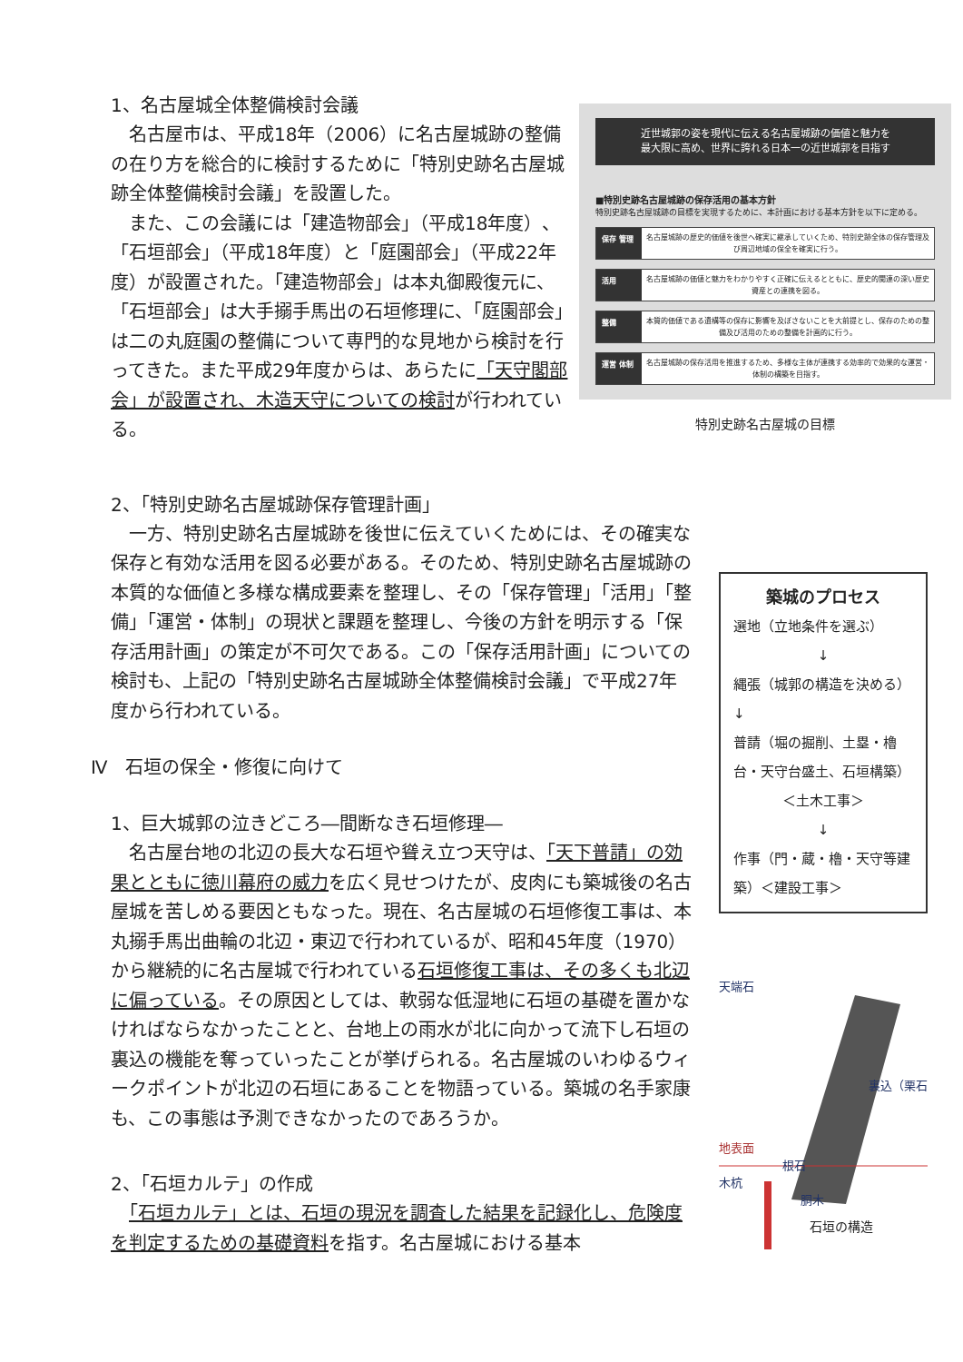1、名古屋城全体整備検討会議
　名古屋市は、平成18年（2006）に名古屋城跡の整備の在り方を総合的に検討するために「特別史跡名古屋城跡全体整備検討会議」を設置した。
　また、この会議には「建造物部会」（平成18年度）、「石垣部会」（平成18年度）と「庭園部会」（平成22年度）が設置された。「建造物部会」は本丸御殿復元に、「石垣部会」は大手搦手馬出の石垣修理に、「庭園部会」は二の丸庭園の整備について専門的な見地から検討を行ってきた。また平成29年度からは、あらたに「天守閣部会」が設置され、木造天守についての検討が行われている。
近世城郭の姿を現代に伝える名古屋城跡の価値と魅力を
最大限に高め、世界に誇れる日本一の近世城郭を目指す
■特別史跡名古屋城跡の保存活用の基本方針
特別史跡名古屋城跡の目標を実現するために、本計画における基本方針を以下に定める。
保存 管理 名古屋城跡の歴史的価値を後世へ確実に継承していくため、特別史跡全体の保存管理及び周辺地域の保全を確実に行う。
活用 名古屋城跡の価値と魅力をわかりやすく正確に伝えるとともに、歴史的関連の深い歴史資産との連携を図る。
整備 本質的価値である遺構等の保存に影響を及ぼさないことを大前提とし、保存のための整備及び活用のための整備を計画的に行う。
運営 体制 名古屋城跡の保存活用を推進するため、多様な主体が連携する効率的で効果的な運営・体制の構築を目指す。
特別史跡名古屋城の目標
2、「特別史跡名古屋城跡保存管理計画」
　一方、特別史跡名古屋城跡を後世に伝えていくためには、その確実な保存と有効な活用を図る必要がある。そのため、特別史跡名古屋城跡の本質的な価値と多様な構成要素を整理し、その「保存管理」「活用」「整備」「運営・体制」の現状と課題を整理し、今後の方針を明示する「保存活用計画」の策定が不可欠である。この「保存活用計画」についての検討も、上記の「特別史跡名古屋城跡全体整備検討会議」で平成27年度から行われている。
Ⅳ　石垣の保全・修復に向けて
1、巨大城郭の泣きどころ―間断なき石垣修理―
　名古屋台地の北辺の長大な石垣や聳え立つ天守は、「天下普請」の効果とともに徳川幕府の威力を広く見せつけたが、皮肉にも築城後の名古屋城を苦しめる要因ともなった。現在、名古屋城の石垣修復工事は、本丸搦手馬出曲輪の北辺・東辺で行われているが、昭和45年度（1970）から継続的に名古屋城で行われている石垣修復工事は、その多くも北辺に偏っている。その原因としては、軟弱な低湿地に石垣の基礎を置かなければならなかったことと、台地上の雨水が北に向かって流下し石垣の裏込の機能を奪っていったことが挙げられる。名古屋城のいわゆるウィークポイントが北辺の石垣にあることを物語っている。築城の名手家康も、この事態は予測できなかったのであろうか。
2、「石垣カルテ」の作成
　「石垣カルテ」とは、石垣の現況を調査した結果を記録化し、危険度を判定するための基礎資料を指す。名古屋城における基本
築城のプロセス
選地（立地条件を選ぶ）
↓
縄張（城郭の構造を決める）　↓
普請（堀の掘削、土塁・櫓台・天守台盛土、石垣構築）
＜土木工事＞
↓
作事（門・蔵・櫓・天守等建築）＜建設工事＞
天端石
裏込（栗石
地表面
根石
木杭
胴木
石垣の構造